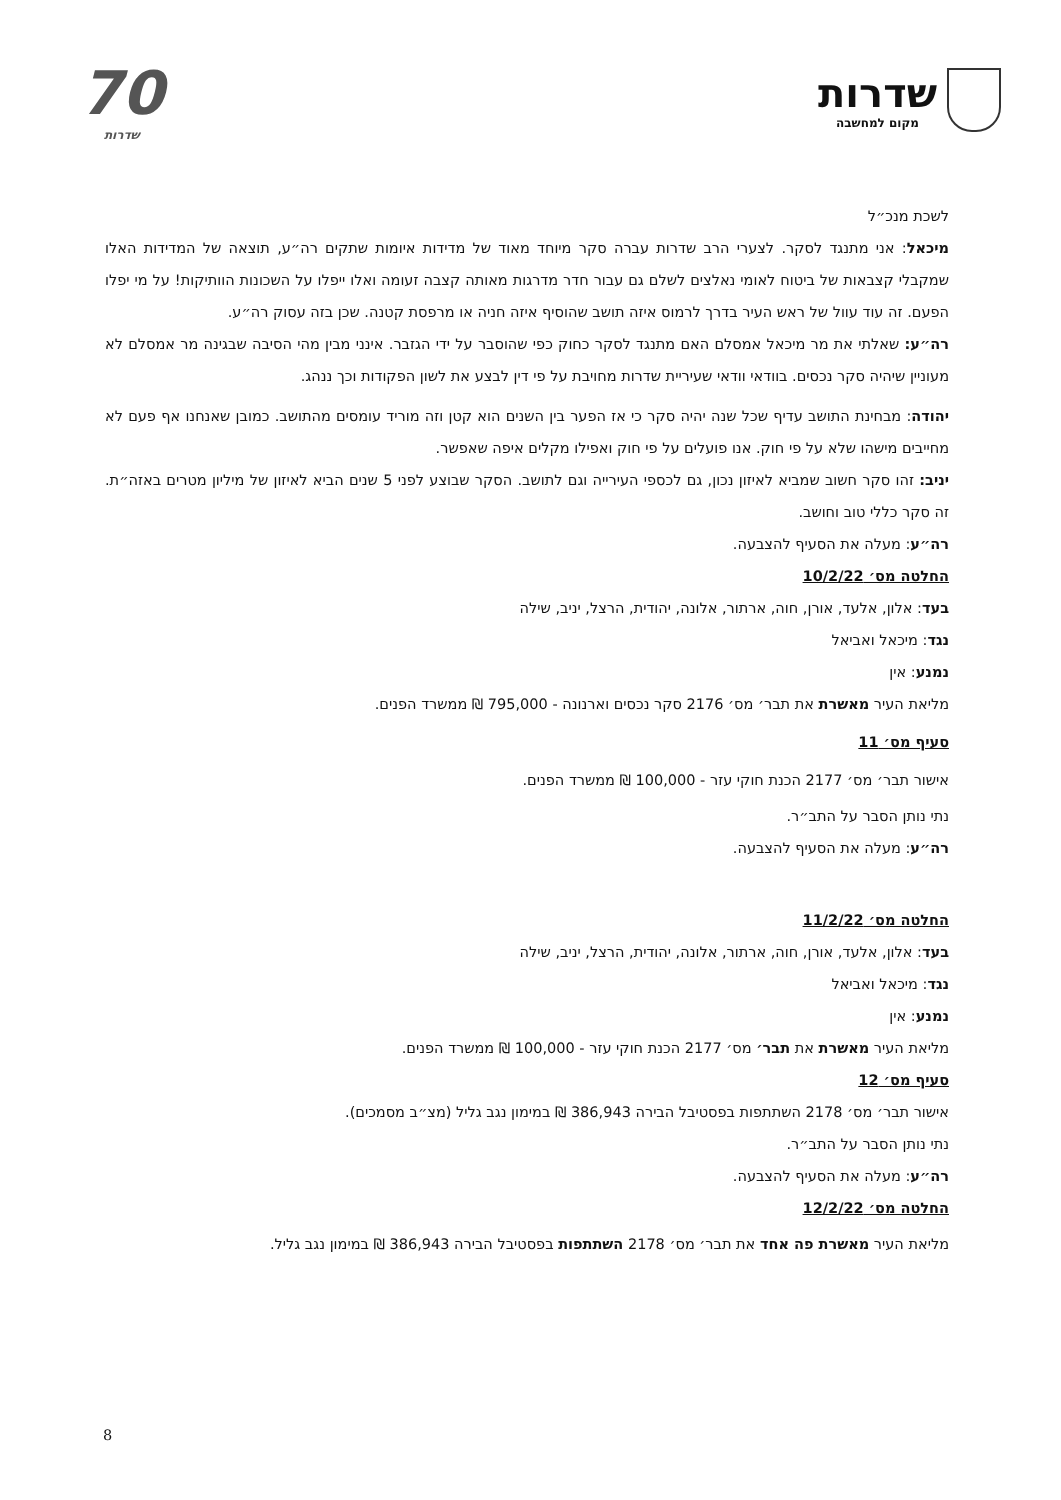שדרות
מקום למחשבה
70
שדרות
לשכת מנכ״ל
מיכאל: אני מתנגד לסקר. לצערי הרב שדרות עברה סקר מיוחד מאוד של מדידות איומות שתקים רה״ע, תוצאה של המדידות האלו שמקבלי קצבאות של ביטוח לאומי נאלצים לשלם גם עבור חדר מדרגות מאותה קצבה זעומה ואלו ייפלו על השכונות הוותיקות! על מי יפלו הפעם. זה עוד עוול של ראש העיר בדרך לרמוס איזה תושב שהוסיף איזה חניה או מרפסת קטנה. שכן בזה עסוק רה״ע.
רה״ע: שאלתי את מר מיכאל אמסלם האם מתנגד לסקר כחוק כפי שהוסבר על ידי הגזבר. אינני מבין מהי הסיבה שבגינה מר אמסלם לא מעוניין שיהיה סקר נכסים. בוודאי וודאי שעיריית שדרות מחויבת על פי דין לבצע את לשון הפקודות וכך ננהג.
יהודה: מבחינת התושב עדיף שכל שנה יהיה סקר כי אז הפער בין השנים הוא קטן וזה מוריד עומסים מהתושב. כמובן שאנחנו אף פעם לא מחייבים מישהו שלא על פי חוק. אנו פועלים על פי חוק ואפילו מקלים איפה שאפשר.
יניב: זהו סקר חשוב שמביא לאיזון נכון, גם לכספי העירייה וגם לתושב. הסקר שבוצע לפני 5 שנים הביא לאיזון של מיליון מטרים באזה״ת. זה סקר כללי טוב וחושב.
רה״ע: מעלה את הסעיף להצבעה.
החלטה מס׳ 10/2/22
בעד: אלון, אלעד, אורן, חוה, ארתור, אלונה, יהודית, הרצל, יניב, שילה
נגד: מיכאל ואביאל
נמנע: אין
מליאת העיר מאשרת את תבר׳ מס׳ 2176 סקר נכסים וארנונה - 795,000 ₪ ממשרד הפנים.
סעיף מס׳ 11
אישור תבר׳ מס׳ 2177 הכנת חוקי עזר - 100,000 ₪ ממשרד הפנים.
נתי נותן הסבר על התב״ר.
רה״ע: מעלה את הסעיף להצבעה.
החלטה מס׳ 11/2/22
בעד: אלון, אלעד, אורן, חוה, ארתור, אלונה, יהודית, הרצל, יניב, שילה
נגד: מיכאל ואביאל
נמנע: אין
מליאת העיר מאשרת את תבר׳ מס׳ 2177 הכנת חוקי עזר - 100,000 ₪ ממשרד הפנים.
סעיף מס׳ 12
אישור תבר׳ מס׳ 2178 השתתפות בפסטיבל הבירה 386,943 ₪ במימון נגב גליל (מצ״ב מסמכים).
נתי נותן הסבר על התב״ר.
רה״ע: מעלה את הסעיף להצבעה.
החלטה מס׳ 12/2/22
מליאת העיר מאשרת פה אחד את תבר׳ מס׳ 2178 השתתפות בפסטיבל הבירה 386,943 ₪ במימון נגב גליל.
8